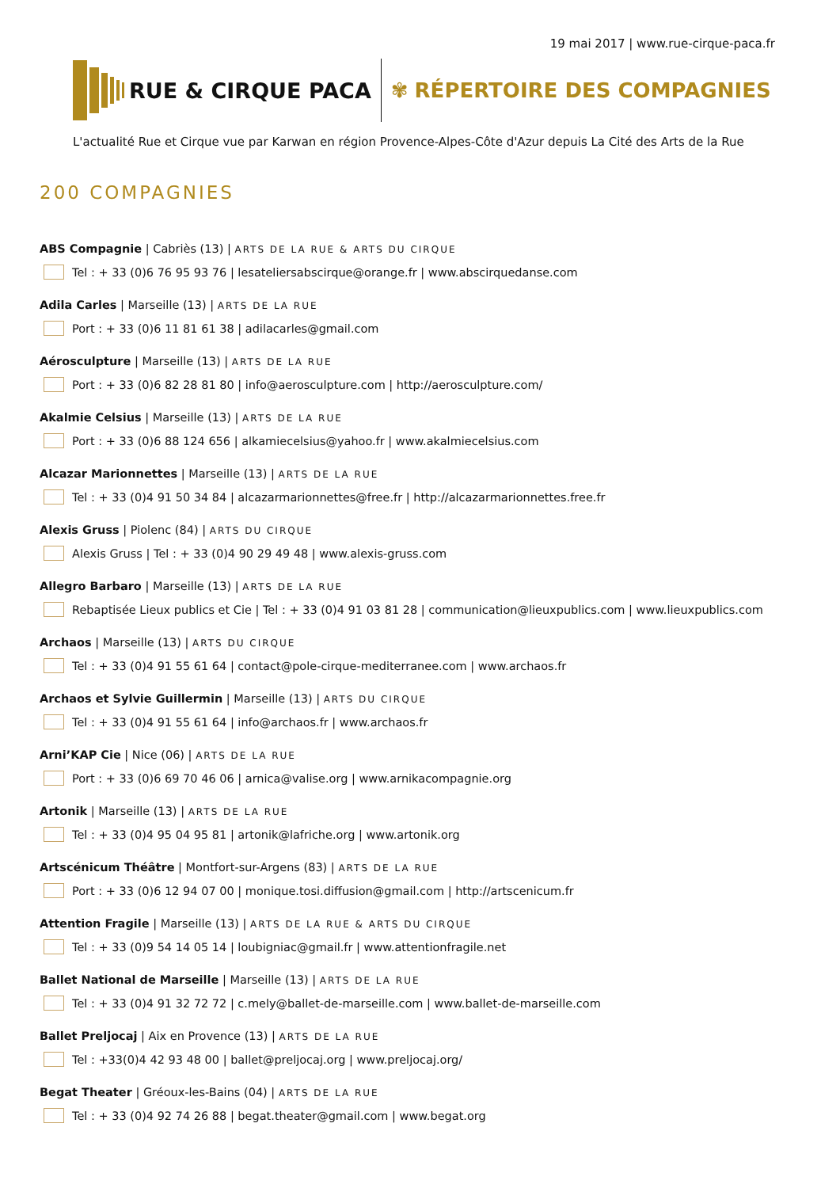19 mai 2017 | www.rue-cirque-paca.fr
RUE & CIRQUE PACA ✾ RÉPERTOIRE DES COMPAGNIES
L'actualité Rue et Cirque vue par Karwan en région Provence-Alpes-Côte d'Azur depuis La Cité des Arts de la Rue
200 COMPAGNIES
ABS Compagnie | Cabriès (13) | ARTS DE LA RUE & ARTS DU CIRQUE
Tel : + 33 (0)6 76 95 93 76 | lesateliersabscirque@orange.fr | www.abscirquedanse.com
Adila Carles | Marseille (13) | ARTS DE LA RUE
Port : + 33 (0)6 11 81 61 38 | adilacarles@gmail.com
Aérosculpture | Marseille (13) | ARTS DE LA RUE
Port : + 33 (0)6 82 28 81 80 | info@aerosculpture.com | http://aerosculpture.com/
Akalmie Celsius | Marseille (13) | ARTS DE LA RUE
Port : + 33 (0)6 88 124 656 | alkamiecelsius@yahoo.fr | www.akalmiecelsius.com
Alcazar Marionnettes | Marseille (13) | ARTS DE LA RUE
Tel : + 33 (0)4 91 50 34 84 | alcazarmarionnettes@free.fr | http://alcazarmarionnettes.free.fr
Alexis Gruss | Piolenc (84) | ARTS DU CIRQUE
Alexis Gruss | Tel : + 33 (0)4 90 29 49 48 | www.alexis-gruss.com
Allegro Barbaro | Marseille (13) | ARTS DE LA RUE
Rebaptisée Lieux publics et Cie | Tel : + 33 (0)4 91 03 81 28 | communication@lieuxpublics.com | www.lieuxpublics.com
Archaos | Marseille (13) | ARTS DU CIRQUE
Tel : + 33 (0)4 91 55 61 64 | contact@pole-cirque-mediterranee.com | www.archaos.fr
Archaos et Sylvie Guillermin | Marseille (13) | ARTS DU CIRQUE
Tel : + 33 (0)4 91 55 61 64 | info@archaos.fr | www.archaos.fr
Arni’KAP Cie | Nice (06) | ARTS DE LA RUE
Port : + 33 (0)6 69 70 46 06 | arnica@valise.org | www.arnikacompagnie.org
Artonik | Marseille (13) | ARTS DE LA RUE
Tel : + 33 (0)4 95 04 95 81 | artonik@lafriche.org | www.artonik.org
Artscénicum Théâtre | Montfort-sur-Argens (83) | ARTS DE LA RUE
Port : + 33 (0)6 12 94 07 00 | monique.tosi.diffusion@gmail.com | http://artscenicum.fr
Attention Fragile | Marseille (13) | ARTS DE LA RUE & ARTS DU CIRQUE
Tel : + 33 (0)9 54 14 05 14 | loubigniac@gmail.fr | www.attentionfragile.net
Ballet National de Marseille | Marseille (13) | ARTS DE LA RUE
Tel : + 33 (0)4 91 32 72 72 | c.mely@ballet-de-marseille.com | www.ballet-de-marseille.com
Ballet Preljocaj | Aix en Provence (13) | ARTS DE LA RUE
Tel : +33(0)4 42 93 48 00 | ballet@preljocaj.org | www.preljocaj.org/
Begat Theater | Gréoux-les-Bains (04) | ARTS DE LA RUE
Tel : + 33 (0)4 92 74 26 88 | begat.theater@gmail.com | www.begat.org